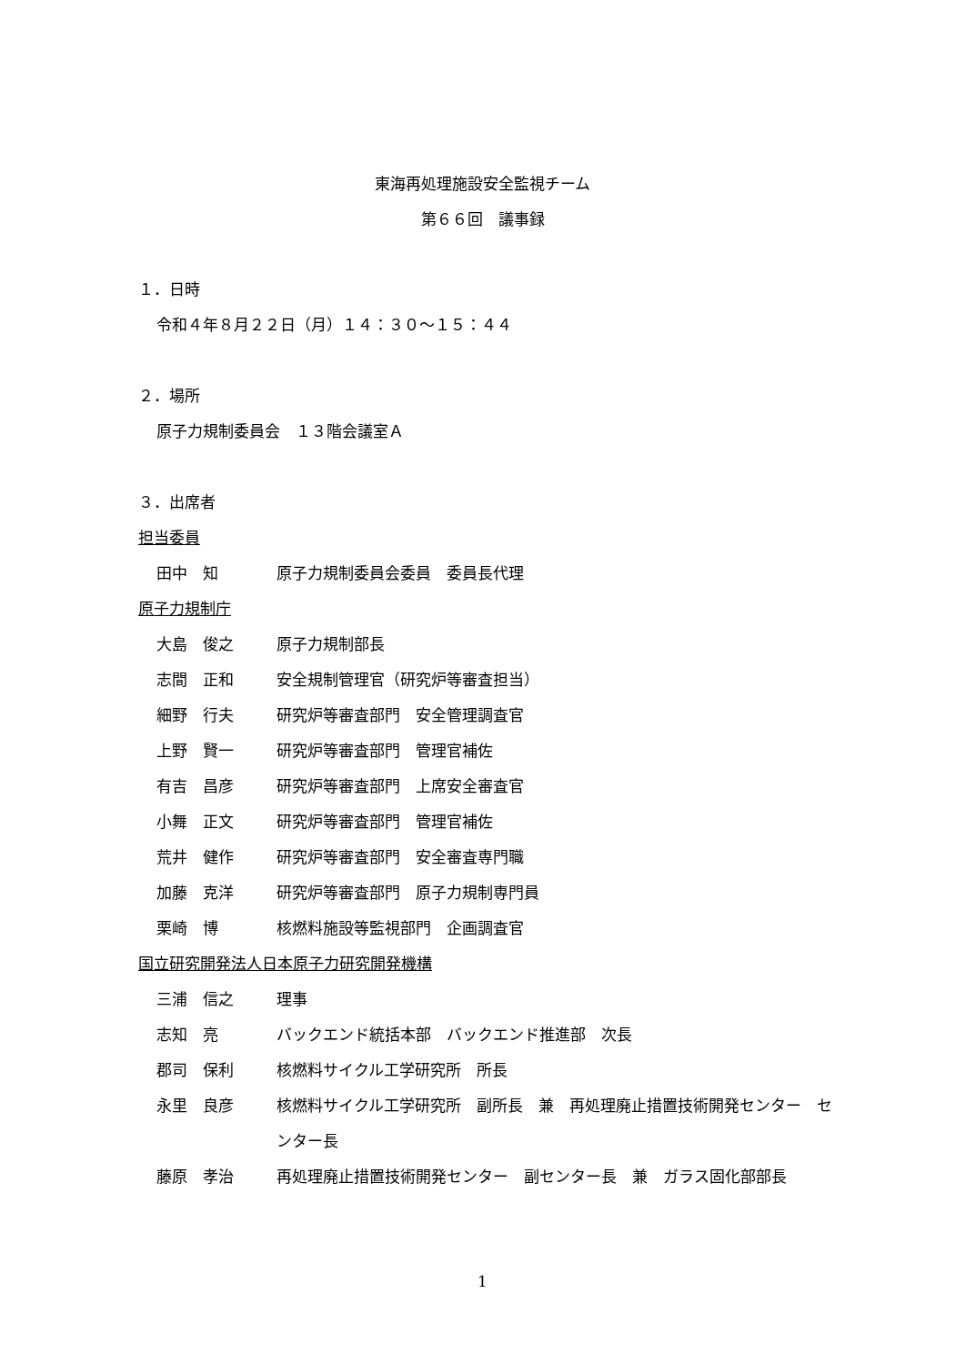東海再処理施設安全監視チーム
第６６回　議事録
１．日時
令和４年８月２２日（月）１４：３０～１５：４４
２．場所
原子力規制委員会　１３階会議室Ａ
３．出席者
担当委員
田中　知 原子力規制委員会委員　委員長代理
原子力規制庁
大島　俊之 原子力規制部長
志間　正和 安全規制管理官（研究炉等審査担当）
細野　行夫 研究炉等審査部門　安全管理調査官
上野　賢一 研究炉等審査部門　管理官補佐
有吉　昌彦 研究炉等審査部門　上席安全審査官
小舞　正文 研究炉等審査部門　管理官補佐
荒井　健作 研究炉等審査部門　安全審査専門職
加藤　克洋 研究炉等審査部門　原子力規制専門員
栗崎　博 核燃料施設等監視部門　企画調査官
国立研究開発法人日本原子力研究開発機構
三浦　信之 理事
志知　亮 バックエンド統括本部　バックエンド推進部　次長
郡司　保利 核燃料サイクル工学研究所　所長
永里　良彦 核燃料サイクル工学研究所　副所長　兼　再処理廃止措置技術開発センター　センター長
藤原　孝治 再処理廃止措置技術開発センター　副センター長　兼　ガラス固化部部長
1